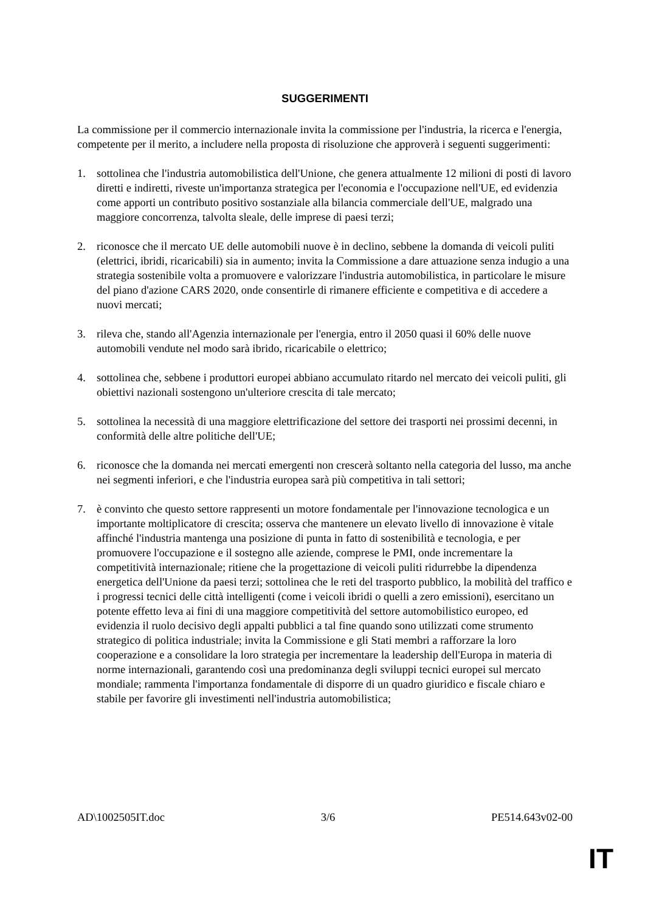SUGGERIMENTI
La commissione per il commercio internazionale invita la commissione per l'industria, la ricerca e l'energia, competente per il merito, a includere nella proposta di risoluzione che approverà i seguenti suggerimenti:
1. sottolinea che l'industria automobilistica dell'Unione, che genera attualmente 12 milioni di posti di lavoro diretti e indiretti, riveste un'importanza strategica per l'economia e l'occupazione nell'UE, ed evidenzia come apporti un contributo positivo sostanziale alla bilancia commerciale dell'UE, malgrado una maggiore concorrenza, talvolta sleale, delle imprese di paesi terzi;
2. riconosce che il mercato UE delle automobili nuove è in declino, sebbene la domanda di veicoli puliti (elettrici, ibridi, ricaricabili) sia in aumento; invita la Commissione a dare attuazione senza indugio a una strategia sostenibile volta a promuovere e valorizzare l'industria automobilistica, in particolare le misure del piano d'azione CARS 2020, onde consentirle di rimanere efficiente e competitiva e di accedere a nuovi mercati;
3. rileva che, stando all'Agenzia internazionale per l'energia, entro il 2050 quasi il 60% delle nuove automobili vendute nel modo sarà ibrido, ricaricabile o elettrico;
4. sottolinea che, sebbene i produttori europei abbiano accumulato ritardo nel mercato dei veicoli puliti, gli obiettivi nazionali sostengono un'ulteriore crescita di tale mercato;
5. sottolinea la necessità di una maggiore elettrificazione del settore dei trasporti nei prossimi decenni, in conformità delle altre politiche dell'UE;
6. riconosce che la domanda nei mercati emergenti non crescerà soltanto nella categoria del lusso, ma anche nei segmenti inferiori, e che l'industria europea sarà più competitiva in tali settori;
7. è convinto che questo settore rappresenti un motore fondamentale per l'innovazione tecnologica e un importante moltiplicatore di crescita; osserva che mantenere un elevato livello di innovazione è vitale affinché l'industria mantenga una posizione di punta in fatto di sostenibilità e tecnologia, e per promuovere l'occupazione e il sostegno alle aziende, comprese le PMI, onde incrementare la competitività internazionale; ritiene che la progettazione di veicoli puliti ridurrebbe la dipendenza energetica dell'Unione da paesi terzi; sottolinea che le reti del trasporto pubblico, la mobilità del traffico e i progressi tecnici delle città intelligenti (come i veicoli ibridi o quelli a zero emissioni), esercitano un potente effetto leva ai fini di una maggiore competitività del settore automobilistico europeo, ed evidenzia il ruolo decisivo degli appalti pubblici a tal fine quando sono utilizzati come strumento strategico di politica industriale; invita la Commissione e gli Stati membri a rafforzare la loro cooperazione e a consolidare la loro strategia per incrementare la leadership dell'Europa in materia di norme internazionali, garantendo così una predominanza degli sviluppi tecnici europei sul mercato mondiale; rammenta l'importanza fondamentale di disporre di un quadro giuridico e fiscale chiaro e stabile per favorire gli investimenti nell'industria automobilistica;
AD\1002505IT.doc 3/6 PE514.643v02-00
IT